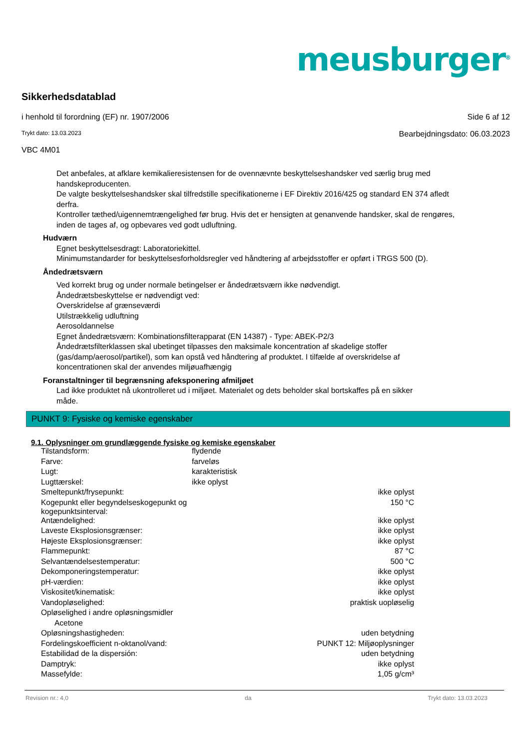meusburger<sup>®</sup>
Sikkerhedsdatablad
i henhold til forordning (EF) nr. 1907/2006 Side 6 af 12
Trykt dato: 13.03.2023 Bearbejdningsdato: 06.03.2023
VBC 4M01
Det anbefales, at afklare kemikalieresistensen for de ovennævnte beskyttelseshandsker ved særlig brug med handskeproducenten.
De valgte beskyttelseshandsker skal tilfredstille specifikationerne i EF Direktiv 2016/425 og standard EN 374 afledt derfra.
Kontroller tæthed/uigennemtrængelighed før brug. Hvis det er hensigten at genanvende handsker, skal de rengøres, inden de tages af, og opbevares ved godt udluftning.
Hudværn
Egnet beskyttelsesdragt: Laboratoriekittel.
Minimumstandarder for beskyttelsesforholdsregler ved håndtering af arbejdsstoffer er opført i TRGS 500 (D).
Åndedrætsværn
Ved korrekt brug og under normale betingelser er åndedrætsværn ikke nødvendigt.
Åndedrætsbeskyttelse er nødvendigt ved:
Overskridelse af grænseværdi
Utilstrækkelig udluftning
Aerosoldannelse
Egnet åndedrætsværn: Kombinationsfilterapparat (EN 14387) - Type: ABEK-P2/3
Åndedrætsfilterklassen skal ubetinget tilpasses den maksimale koncentration af skadelige stoffer (gas/damp/aerosol/partikel), som kan opstå ved håndtering af produktet. I tilfælde af overskridelse af koncentrationen skal der anvendes miljøuafhængig
Foranstaltninger til begrænsning afeksponering afmiljøet
Lad ikke produktet nå ukontrolleret ud i miljøet. Materialet og dets beholder skal bortskaffes på en sikker måde.
PUNKT 9: Fysiske og kemiske egenskaber
9.1. Oplysninger om grundlæggende fysiske og kemiske egenskaber
| Tilstandsform: | flydende | |
| Farve: | farveløs | |
| Lugt: | karakteristisk | |
| Lugttærskel: | ikke oplyst | |
| Smeltepunkt/frysepunkt: | | ikke oplyst |
| Kogepunkt eller begyndelseskogepunkt og kogepunktsinterval: | | 150 °C |
| Antændelighed: | | ikke oplyst |
| Laveste Eksplosionsgrænser: | | ikke oplyst |
| Højeste Eksplosionsgrænser: | | ikke oplyst |
| Flammepunkt: | | 87 °C |
| Selvantændelsestemperatur: | | 500 °C |
| Dekomponeringstemperatur: | | ikke oplyst |
| pH-værdien: | | ikke oplyst |
| Viskositet/kinematisk: | | ikke oplyst |
| Vandopløselighed: | | praktisk uopløselig |
| Opløselighed i andre opløsningsmidler | | |
| Acetone | | |
| Opløsningshastigheden: | | uden betydning |
| Fordelingskoefficient n-oktanol/vand: | PUNKT 12: Miljøoplysninger | |
| Estabilidad de la dispersión: | | uden betydning |
| Damptryk: | | ikke oplyst |
| Massefylde: | | 1,05 g/cm³ |
Revision nr.: 4,0 da Trykt dato: 13.03.2023